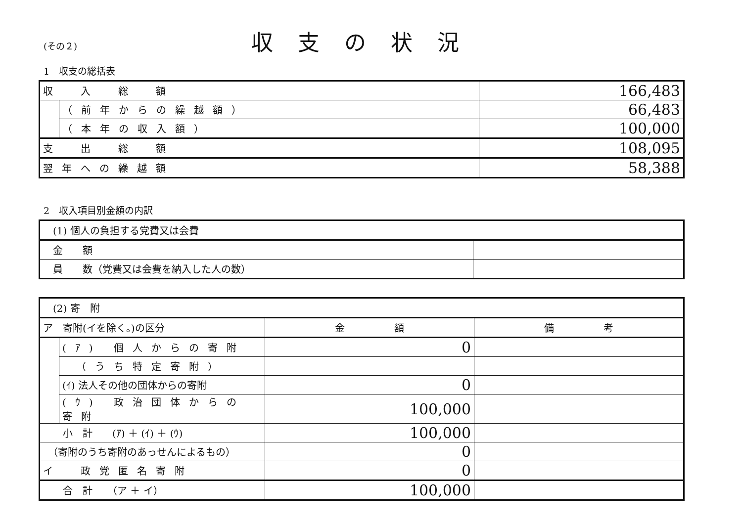(その２)
収支の状況
1　収支の総括表
| 収 入 総 額 | | 166,483 |
| | （前年からの繰越額） | 66,483 |
| | （本年の収入額） | 100,000 |
| 支 出 総 額 | | 108,095 |
| 翌年への繰越額 | | 58,388 |
2　収入項目別金額の内訳
| (1) 個人の負担する党費又は会費 | |
| 金 額 | |
| 員 数（党費又は会費を納入した人の数） | |
| (2) 寄 附 | | | |
| ア 寄附(イを除く。)の区分 | | 金 額 | 備 考 |
| | (ｱ) 個人からの寄附 | 0 | |
| | （うち特定寄附） | | |
| | (ｲ) 法人その他の団体からの寄附 | 0 | |
| | (ｳ) 政治団体からの寄附 | 100,000 | |
| 小 計 (ｱ) ＋ (ｲ) ＋ (ｳ) | | 100,000 | |
| （寄附のうち寄附のあっせんによるもの） | | 0 | |
| イ 政党匿名寄附 | | 0 | |
| 合 計 （ア ＋ イ） | | 100,000 | |